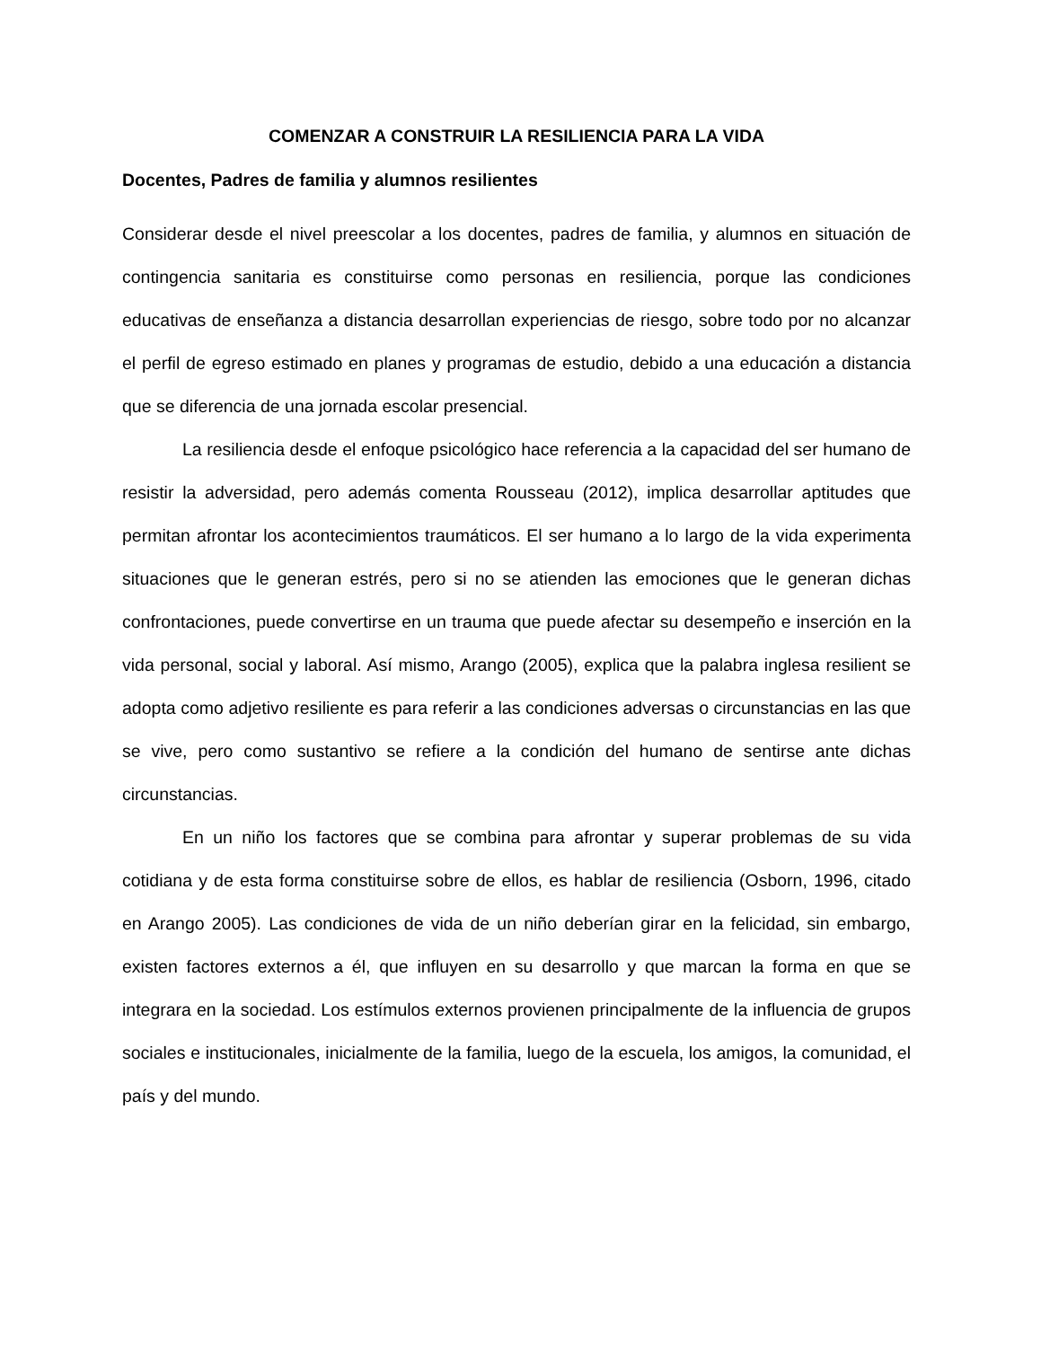COMENZAR A CONSTRUIR LA RESILIENCIA PARA LA VIDA
Docentes, Padres de familia y alumnos resilientes
Considerar desde el nivel preescolar a los docentes, padres de familia, y alumnos en situación de contingencia sanitaria es constituirse como personas en resiliencia, porque las condiciones educativas de enseñanza a distancia desarrollan experiencias de riesgo, sobre todo por no alcanzar el perfil de egreso estimado en planes y programas de estudio, debido a una educación a distancia que se diferencia de una jornada escolar presencial.
La resiliencia desde el enfoque psicológico hace referencia a la capacidad del ser humano de resistir la adversidad, pero además comenta Rousseau (2012), implica desarrollar aptitudes que permitan afrontar los acontecimientos traumáticos. El ser humano a lo largo de la vida experimenta situaciones que le generan estrés, pero si no se atienden las emociones que le generan dichas confrontaciones, puede convertirse en un trauma que puede afectar su desempeño e inserción en la vida personal, social y laboral. Así mismo, Arango (2005), explica que la palabra inglesa resilient se adopta como adjetivo resiliente es para referir a las condiciones adversas o circunstancias en las que se vive, pero como sustantivo se refiere a la condición del humano de sentirse ante dichas circunstancias.
En un niño los factores que se combina para afrontar y superar problemas de su vida cotidiana y de esta forma constituirse sobre de ellos, es hablar de resiliencia (Osborn, 1996, citado en Arango 2005). Las condiciones de vida de un niño deberían girar en la felicidad, sin embargo, existen factores externos a él, que influyen en su desarrollo y que marcan la forma en que se integrara en la sociedad. Los estímulos externos provienen principalmente de la influencia de grupos sociales e institucionales, inicialmente de la familia, luego de la escuela, los amigos, la comunidad, el país y del mundo.